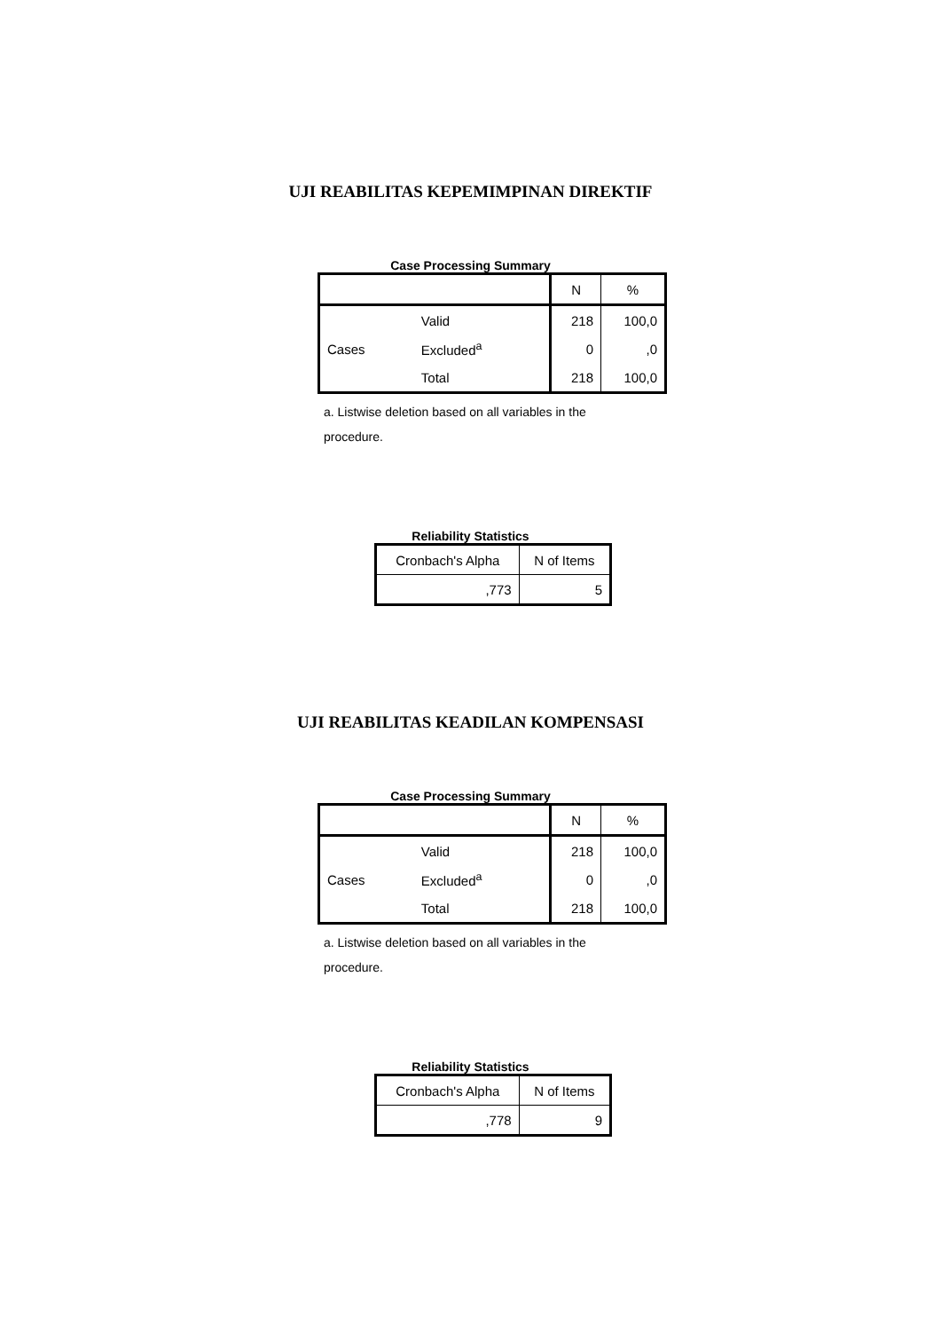UJI REABILITAS KEPEMIMPINAN DIREKTIF
Case Processing Summary
| | | N | % |
| --- | --- | --- | --- |
| Cases | Valid | 218 | 100,0 |
| | Excluded<sup>a</sup> | 0 | ,0 |
| | Total | 218 | 100,0 |
a. Listwise deletion based on all variables in the procedure.
Reliability Statistics
| Cronbach's Alpha | N of Items |
| --- | --- |
| ,773 | 5 |
UJI REABILITAS KEADILAN KOMPENSASI
Case Processing Summary
| | | N | % |
| --- | --- | --- | --- |
| Cases | Valid | 218 | 100,0 |
| | Excluded<sup>a</sup> | 0 | ,0 |
| | Total | 218 | 100,0 |
a. Listwise deletion based on all variables in the procedure.
Reliability Statistics
| Cronbach's Alpha | N of Items |
| --- | --- |
| ,778 | 9 |